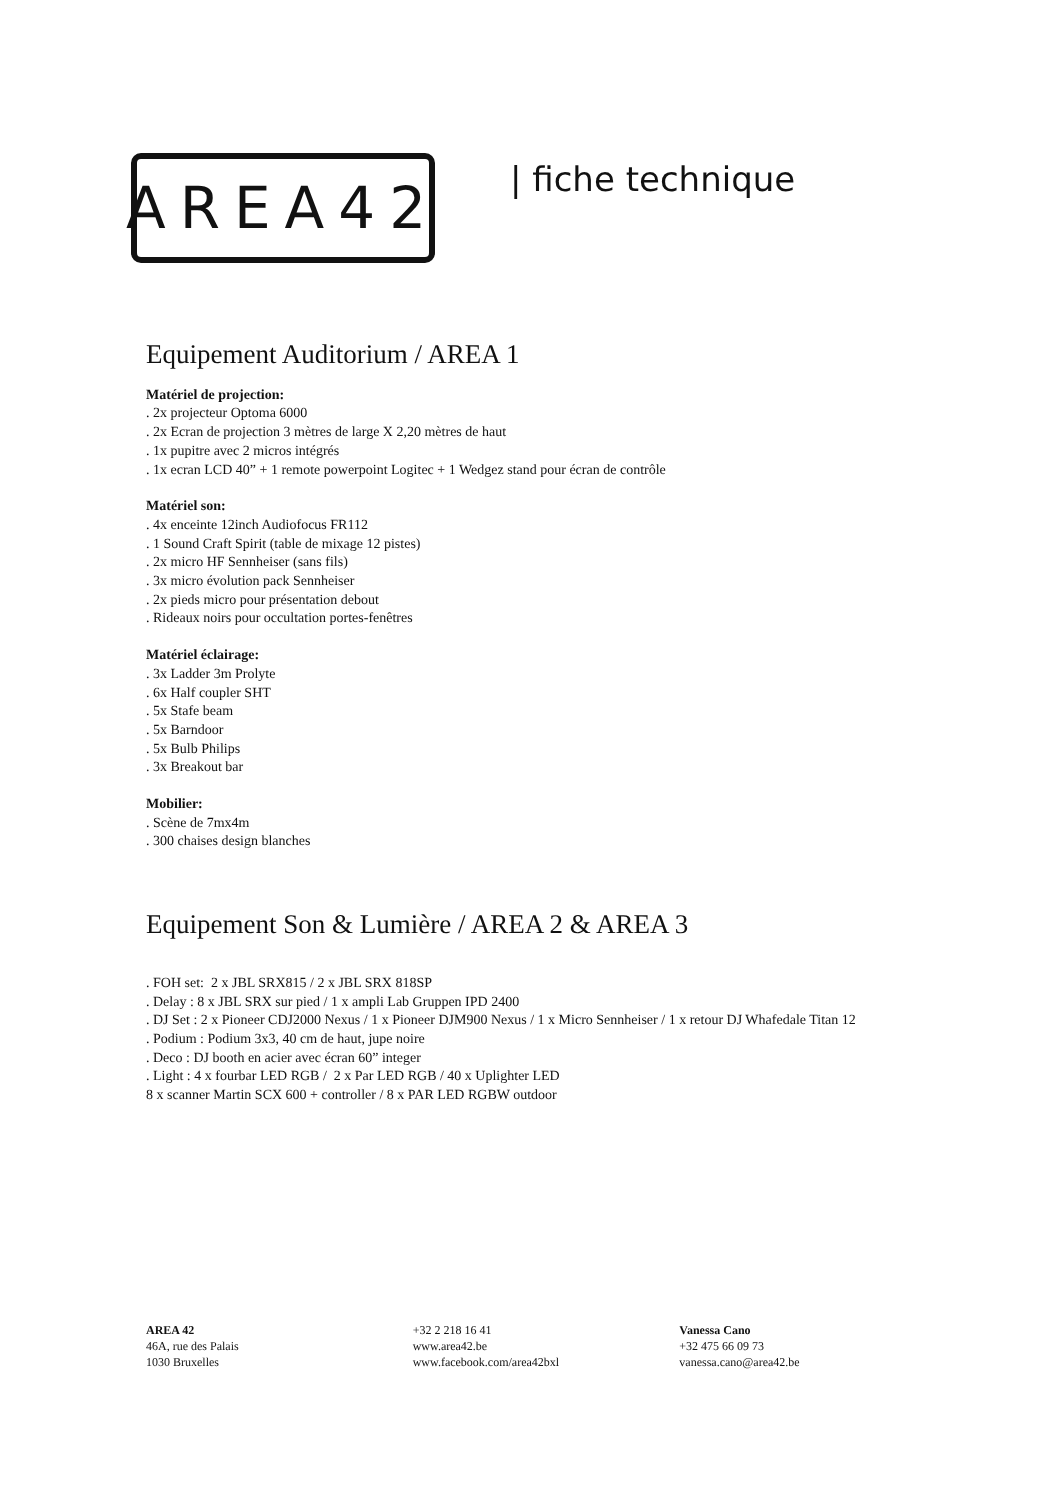AREA42
| fiche technique
Equipement Auditorium / AREA 1
Matériel de projection:
. 2x projecteur Optoma 6000
. 2x Ecran de projection 3 mètres de large X 2,20 mètres de haut
. 1x pupitre avec 2 micros intégrés
. 1x ecran LCD 40” + 1 remote powerpoint Logitec + 1 Wedgez stand pour écran de contrôle
Matériel son:
. 4x enceinte 12inch Audiofocus FR112
. 1 Sound Craft Spirit (table de mixage 12 pistes)
. 2x micro HF Sennheiser (sans fils)
. 3x micro évolution pack Sennheiser
. 2x pieds micro pour présentation debout
. Rideaux noirs pour occultation portes-fenêtres
Matériel éclairage:
. 3x Ladder 3m Prolyte
. 6x Half coupler SHT
. 5x Stafe beam
. 5x Barndoor
. 5x Bulb Philips
. 3x Breakout bar
Mobilier:
. Scène de 7mx4m
. 300 chaises design blanches
Equipement Son & Lumière / AREA 2 & AREA 3
. FOH set: 2 x JBL SRX815 / 2 x JBL SRX 818SP
. Delay : 8 x JBL SRX sur pied / 1 x ampli Lab Gruppen IPD 2400
. DJ Set : 2 x Pioneer CDJ2000 Nexus / 1 x Pioneer DJM900 Nexus / 1 x Micro Sennheiser / 1 x retour DJ Whafedale Titan 12
. Podium : Podium 3x3, 40 cm de haut, jupe noire
. Deco : DJ booth en acier avec écran 60” integer
. Light : 4 x fourbar LED RGB / 2 x Par LED RGB / 40 x Uplighter LED
8 x scanner Martin SCX 600 + controller / 8 x PAR LED RGBW outdoor
AREA 42
46A, rue des Palais
1030 Bruxelles
+32 2 218 16 41
www.area42.be
www.facebook.com/area42bxl
Vanessa Cano
+32 475 66 09 73
vanessa.cano@area42.be